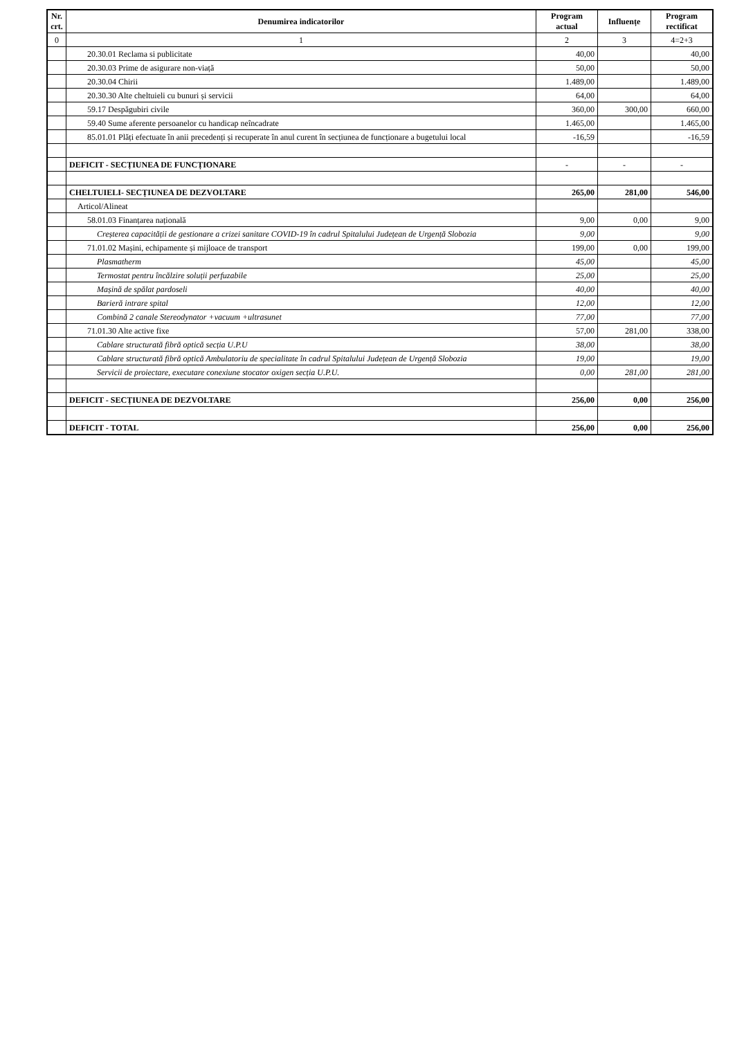| Nr. crt. | Denumirea indicatorilor | Program actual | Influențe | Program rectificat |
| --- | --- | --- | --- | --- |
| 0 | 1 | 2 | 3 | 4=2+3 |
| | 20.30.01 Reclama si publicitate | 40,00 | | 40,00 |
| | 20.30.03 Prime de asigurare non-viață | 50,00 | | 50,00 |
| | 20.30.04 Chirii | 1.489,00 | | 1.489,00 |
| | 20.30.30 Alte cheltuieli cu bunuri și servicii | 64,00 | | 64,00 |
| | 59.17 Despăgubiri civile | 360,00 | 300,00 | 660,00 |
| | 59.40 Sume aferente persoanelor cu handicap neîncadrate | 1.465,00 | | 1.465,00 |
| | 85.01.01 Plăți efectuate în anii precedenți și recuperate în anul curent în secțiunea de funcționare a bugetului local | -16,59 | | -16,59 |
| | DEFICIT - SECȚIUNEA DE FUNCȚIONARE | - | - | - |
| | CHELTUIELI- SECȚIUNEA DE DEZVOLTARE | 265,00 | 281,00 | 546,00 |
| | Articol/Alineat | | | |
| | 58.01.03 Finanțarea națională | 9,00 | 0,00 | 9,00 |
| | Creșterea capacității de gestionare a crizei sanitare COVID-19 în cadrul Spitalului Județean de Urgență Slobozia | 9,00 | | 9,00 |
| | 71.01.02 Mașini, echipamente și mijloace de transport | 199,00 | 0,00 | 199,00 |
| | Plasmatherm | 45,00 | | 45,00 |
| | Termostat pentru încălzire soluții perfuzabile | 25,00 | | 25,00 |
| | Mașină de spălat pardoseli | 40,00 | | 40,00 |
| | Barieră intrare spital | 12,00 | | 12,00 |
| | Combină 2 canale Stereodynator +vacuum +ultrasunet | 77,00 | | 77,00 |
| | 71.01.30 Alte active fixe | 57,00 | 281,00 | 338,00 |
| | Cablare structurată fibră optică secția U.P.U | 38,00 | | 38,00 |
| | Cablare structurată fibră optică Ambulatoriu de specialitate în cadrul Spitalului Județean de Urgență Slobozia | 19,00 | | 19,00 |
| | Servicii de proiectare, executare conexiune stocator oxigen secția U.P.U. | 0,00 | 281,00 | 281,00 |
| | DEFICIT - SECȚIUNEA DE DEZVOLTARE | 256,00 | 0,00 | 256,00 |
| | DEFICIT - TOTAL | 256,00 | 0,00 | 256,00 |